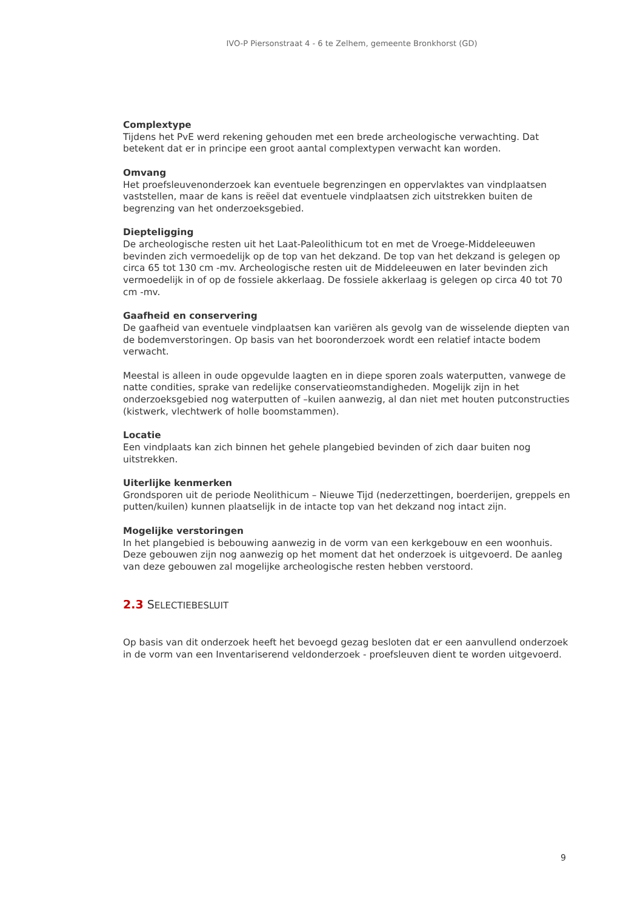IVO-P Piersonstraat 4 - 6 te Zelhem, gemeente Bronkhorst (GD)
Complextype
Tijdens het PvE werd rekening gehouden met een brede archeologische verwachting. Dat betekent dat er in principe een groot aantal complextypen verwacht kan worden.
Omvang
Het proefsleuvenonderzoek kan eventuele begrenzingen en oppervlaktes van vindplaatsen vaststellen, maar de kans is reëel dat eventuele vindplaatsen zich uitstrekken buiten de begrenzing van het onderzoeksgebied.
Diepteligging
De archeologische resten uit het Laat-Paleolithicum tot en met de Vroege-Middeleeuwen bevinden zich vermoedelijk op de top van het dekzand. De top van het dekzand is gelegen op circa 65 tot 130 cm -mv. Archeologische resten uit de Middeleeuwen en later bevinden zich vermoedelijk in of op de fossiele akkerlaag. De fossiele akkerlaag is gelegen op circa 40 tot 70 cm -mv.
Gaafheid en conservering
De gaafheid van eventuele vindplaatsen kan variëren als gevolg van de wisselende diepten van de bodemverstoringen. Op basis van het booronderzoek wordt een relatief intacte bodem verwacht.
Meestal is alleen in oude opgevulde laagten en in diepe sporen zoals waterputten, vanwege de natte condities, sprake van redelijke conservatieomstandigheden. Mogelijk zijn in het onderzoeksgebied nog waterputten of –kuilen aanwezig, al dan niet met houten putconstructies (kistwerk, vlechtwerk of holle boomstammen).
Locatie
Een vindplaats kan zich binnen het gehele plangebied bevinden of zich daar buiten nog uitstrekken.
Uiterlijke kenmerken
Grondsporen uit de periode Neolithicum – Nieuwe Tijd (nederzettingen, boerderijen, greppels en putten/kuilen) kunnen plaatselijk in de intacte top van het dekzand nog intact zijn.
Mogelijke verstoringen
In het plangebied is bebouwing aanwezig in de vorm van een kerkgebouw en een woonhuis. Deze gebouwen zijn nog aanwezig op het moment dat het onderzoek is uitgevoerd. De aanleg van deze gebouwen zal mogelijke archeologische resten hebben verstoord.
2.3 SELECTIEBESLUIT
Op basis van dit onderzoek heeft het bevoegd gezag besloten dat er een aanvullend onderzoek in de vorm van een Inventariserend veldonderzoek - proefsleuven dient te worden uitgevoerd.
9